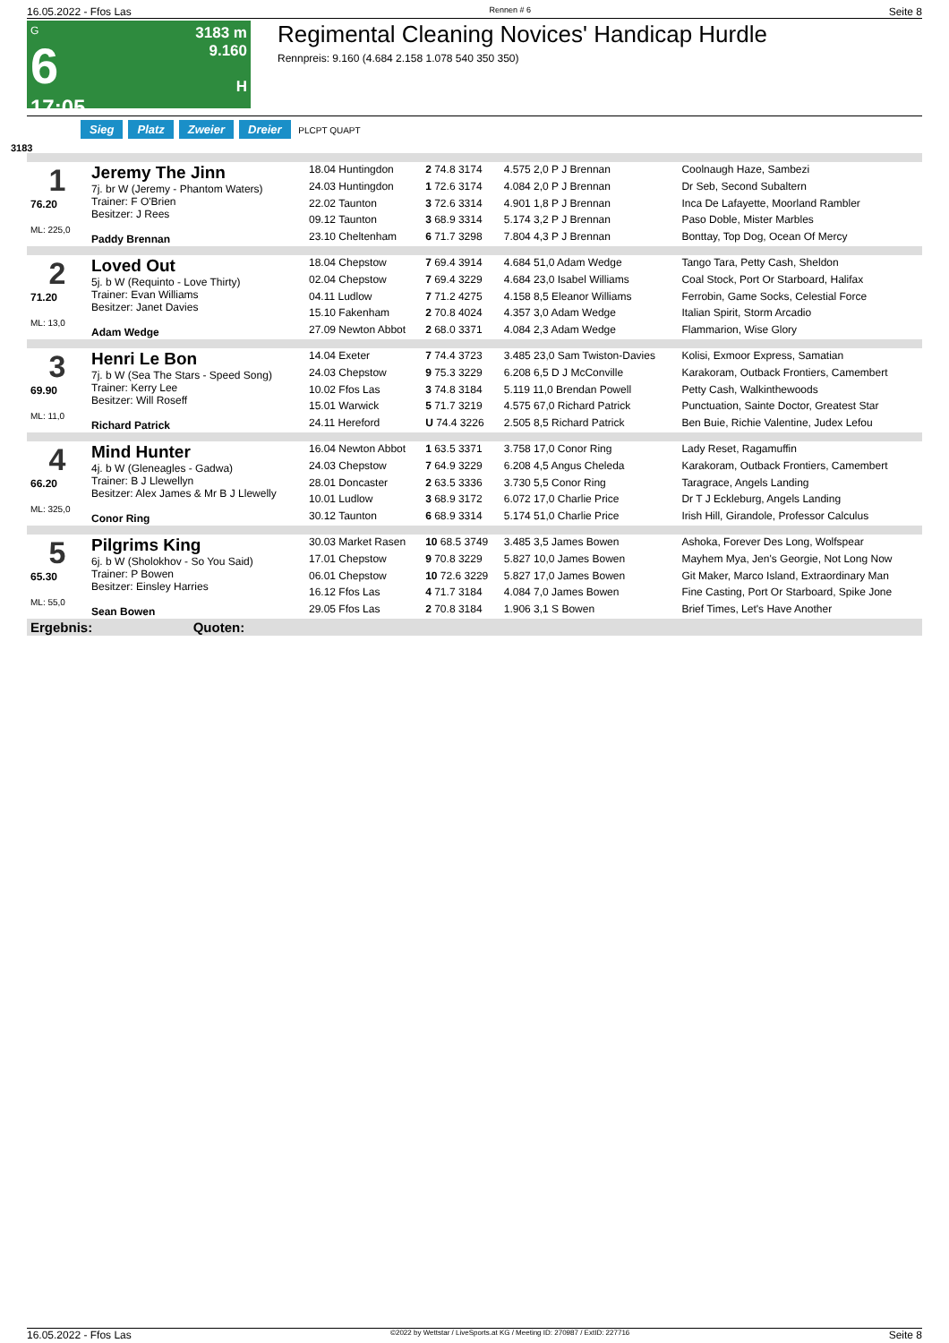16.05.2022 - Ffos Las Rennen # 6 Seite 8
G
6
17:05
3183 m
9.160
H
Regimental Cleaning Novices' Handicap Hurdle
Rennpreis: 9.160 (4.684 2.158 1.078 540 350 350)
Sieg Platz Zweier Dreier PLCPT QUAPT
3183
| 1 76.20 ML: 225,0 | Jeremy The Jinn 7j. br W (Jeremy - Phantom Waters) Trainer: F O'Brien Besitzer: J Rees Paddy Brennan | 18.04 Huntingdon | 2 74.8 3174 | 4.575 2,0 P J Brennan | Coolnaugh Haze, Sambezi |
| | | 24.03 Huntingdon | 1 72.6 3174 | 4.084 2,0 P J Brennan | Dr Seb, Second Subaltern |
| | | 22.02 Taunton | 3 72.6 3314 | 4.901 1,8 P J Brennan | Inca De Lafayette, Moorland Rambler |
| | | 09.12 Taunton | 3 68.9 3314 | 5.174 3,2 P J Brennan | Paso Doble, Mister Marbles |
| | | 23.10 Cheltenham | 6 71.7 3298 | 7.804 4,3 P J Brennan | Bonttay, Top Dog, Ocean Of Mercy |
| 2 71.20 ML: 13,0 | Loved Out 5j. b W (Requinto - Love Thirty) Trainer: Evan Williams Besitzer: Janet Davies Adam Wedge | 18.04 Chepstow | 7 69.4 3914 | 4.684 51,0 Adam Wedge | Tango Tara, Petty Cash, Sheldon |
| | | 02.04 Chepstow | 7 69.4 3229 | 4.684 23,0 Isabel Williams | Coal Stock, Port Or Starboard, Halifax |
| | | 04.11 Ludlow | 7 71.2 4275 | 4.158 8,5 Eleanor Williams | Ferrobin, Game Socks, Celestial Force |
| | | 15.10 Fakenham | 2 70.8 4024 | 4.357 3,0 Adam Wedge | Italian Spirit, Storm Arcadio |
| | | 27.09 Newton Abbot | 2 68.0 3371 | 4.084 2,3 Adam Wedge | Flammarion, Wise Glory |
| 3 69.90 ML: 11,0 | Henri Le Bon 7j. b W (Sea The Stars - Speed Song) Trainer: Kerry Lee Besitzer: Will Roseff Richard Patrick | 14.04 Exeter | 7 74.4 3723 | 3.485 23,0 Sam Twiston-Davies | Kolisi, Exmoor Express, Samatian |
| | | 24.03 Chepstow | 9 75.3 3229 | 6.208 6,5 D J McConville | Karakoram, Outback Frontiers, Camembert |
| | | 10.02 Ffos Las | 3 74.8 3184 | 5.119 11,0 Brendan Powell | Petty Cash, Walkinthewoods |
| | | 15.01 Warwick | 5 71.7 3219 | 4.575 67,0 Richard Patrick | Punctuation, Sainte Doctor, Greatest Star |
| | | 24.11 Hereford | U 74.4 3226 | 2.505 8,5 Richard Patrick | Ben Buie, Richie Valentine, Judex Lefou |
| 4 66.20 ML: 325,0 | Mind Hunter 4j. b W (Gleneagles - Gadwa) Trainer: B J Llewellyn Besitzer: Alex James & Mr B J Llewelly Conor Ring | 16.04 Newton Abbot | 1 63.5 3371 | 3.758 17,0 Conor Ring | Lady Reset, Ragamuffin |
| | | 24.03 Chepstow | 7 64.9 3229 | 6.208 4,5 Angus Cheleda | Karakoram, Outback Frontiers, Camembert |
| | | 28.01 Doncaster | 2 63.5 3336 | 3.730 5,5 Conor Ring | Taragrace, Angels Landing |
| | | 10.01 Ludlow | 3 68.9 3172 | 6.072 17,0 Charlie Price | Dr T J Eckleburg, Angels Landing |
| | | 30.12 Taunton | 6 68.9 3314 | 5.174 51,0 Charlie Price | Irish Hill, Girandole, Professor Calculus |
| 5 65.30 ML: 55,0 | Pilgrims King 6j. b W (Sholokhov - So You Said) Trainer: P Bowen Besitzer: Einsley Harries Sean Bowen | 30.03 Market Rasen | 10 68.5 3749 | 3.485 3,5 James Bowen | Ashoka, Forever Des Long, Wolfspear |
| | | 17.01 Chepstow | 9 70.8 3229 | 5.827 10,0 James Bowen | Mayhem Mya, Jen's Georgie, Not Long Now |
| | | 06.01 Chepstow | 10 72.6 3229 | 5.827 17,0 James Bowen | Git Maker, Marco Island, Extraordinary Man |
| | | 16.12 Ffos Las | 4 71.7 3184 | 4.084 7,0 James Bowen | Fine Casting, Port Or Starboard, Spike Jone |
| | | 29.05 Ffos Las | 2 70.8 3184 | 1.906 3,1 S Bowen | Brief Times, Let's Have Another |
| Ergebnis: Quoten: | | | | | |
16.05.2022 - Ffos Las ©2022 by Wettstar / LiveSports.at KG / Meeting ID: 270987 / ExtID: 227716 Seite 8